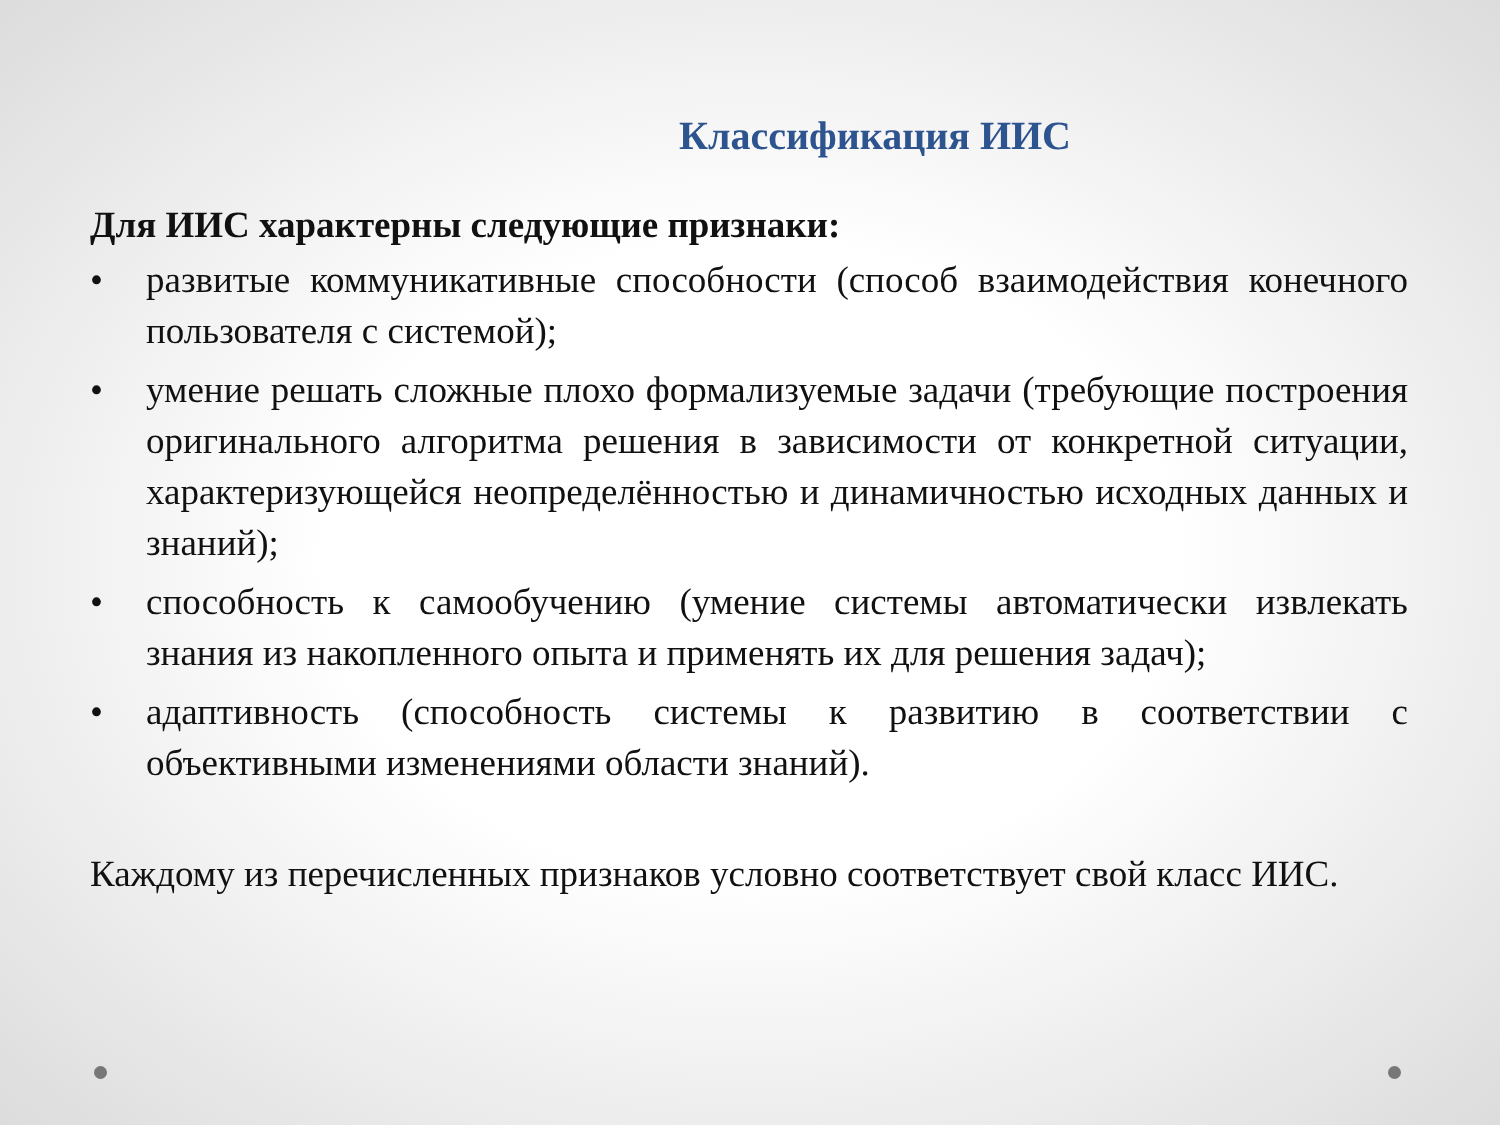Классификация ИИС
Для ИИС характерны следующие признаки:
• развитые коммуникативные способности (способ взаимодействия конечного пользователя с системой);
• умение решать сложные плохо формализуемые задачи (требующие построения оригинального алгоритма решения в зависимости от конкретной ситуации, характеризующейся неопределённостью и динамичностью исходных данных и знаний);
• способность к самообучению (умение системы автоматически извлекать знания из накопленного опыта и применять их для решения задач);
• адаптивность (способность системы к развитию в соответствии с объективными изменениями области знаний).
Каждому из перечисленных признаков условно соответствует свой класс ИИС.